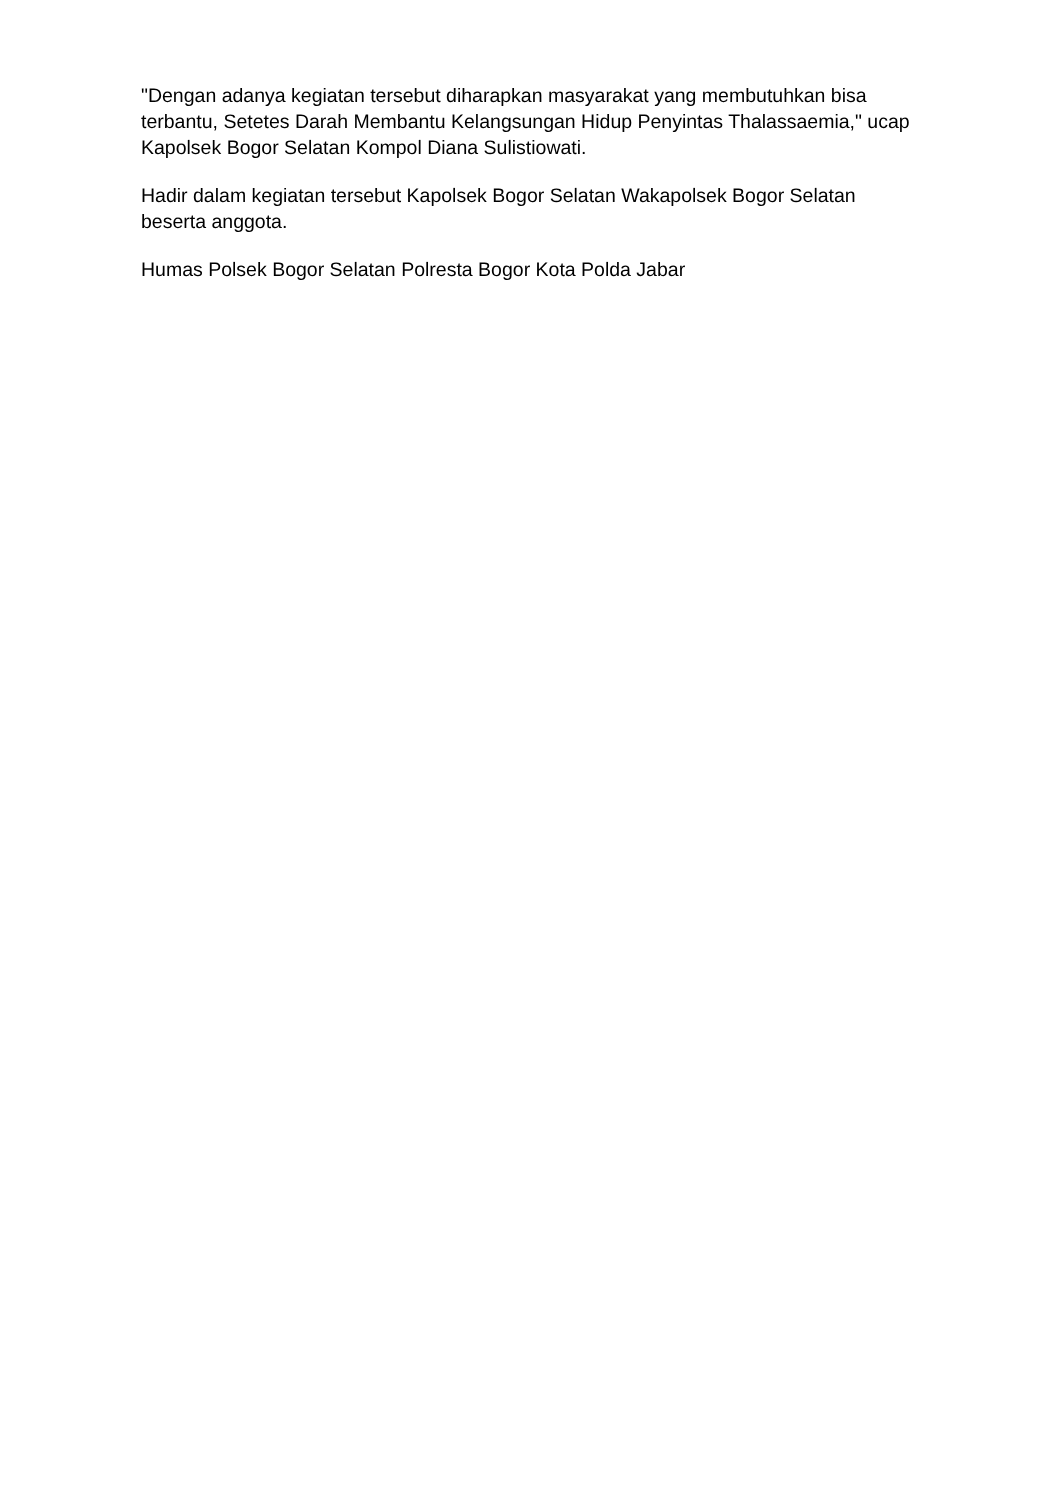"Dengan adanya kegiatan tersebut diharapkan masyarakat yang membutuhkan bisa terbantu, Setetes Darah Membantu Kelangsungan Hidup Penyintas Thalassaemia," ucap Kapolsek Bogor Selatan Kompol Diana Sulistiowati.
Hadir dalam kegiatan tersebut Kapolsek Bogor Selatan Wakapolsek Bogor Selatan beserta anggota.
Humas Polsek Bogor Selatan Polresta Bogor Kota Polda Jabar